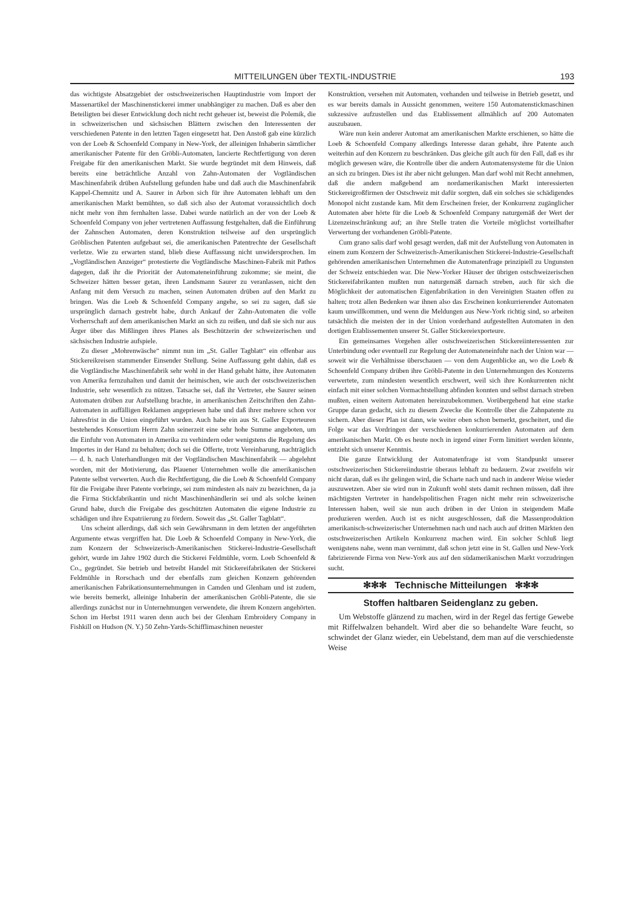MITTEILUNGEN über TEXTIL-INDUSTRIE 193
das wichtigste Absatzgebiet der ostschweizerischen Hauptindustrie vom Import der Massenartikel der Maschinenstickerei immer unabhängiger zu machen. Daß es aber den Beteiligten bei dieser Entwicklung doch nicht recht geheuer ist, beweist die Polemik, die in schweizerischen und sächsischen Blättern zwischen den Interessenten der verschiedenen Patente in den letzten Tagen eingesetzt hat. Den Anstoß gab eine kürzlich von der Loeb & Schoenfeld Company in New-York, der alleinigen Inhaberin sämtlicher amerikanischer Patente für den Gröbli-Automaten, lancierte Rechtfertigung von deren Freigabe für den amerikanischen Markt. Sie wurde begründet mit dem Hinweis, daß bereits eine beträchtliche Anzahl von Zahn-Automaten der Vogtländischen Maschinenfabrik drüben Aufstellung gefunden habe und daß auch die Maschinenfabrik Kappel-Chemnitz und A. Saurer in Arbon sich für ihre Automaten lebhaft um den amerikanischen Markt bemühten, so daß sich also der Automat voraussichtlich doch nicht mehr von ihm fernhalten lasse. Dabei wurde natürlich an der von der Loeb & Schoenfeld Company von jeher vertretenen Auffassung festgehalten, daß die Einführung der Zahnschen Automaten, deren Konstruktion teilweise auf den ursprünglich Gröblischen Patenten aufgebaut sei, die amerikanischen Patentrechte der Gesellschaft verletze. Wie zu erwarten stand, blieb diese Auffassung nicht unwidersprochen. Im „Vogtländischen Anzeiger“ protestierte die Vogtländische Maschinen-Fabrik mit Pathos dagegen, daß ihr die Priorität der Automateneinführung zukomme; sie meint, die Schweizer hätten besser getan, ihren Landsmann Saurer zu veranlassen, nicht den Anfang mit dem Versuch zu machen, seinen Automaten drüben auf den Markt zu bringen. Was die Loeb & Schoenfeld Company angehe, so sei zu sagen, daß sie ursprünglich darnach gestrebt habe, durch Ankauf der Zahn-Automaten die volle Vorherrschaft auf dem amerikanischen Markt an sich zu reißen, und daß sie sich nur aus Ärger über das Mißlingen ihres Planes als Beschützerin der schweizerischen und sächsischen Industrie aufspiele.
Zu dieser „Mohrenwäsche“ nimmt nun im „St. Galler Tagblatt“ ein offenbar aus Stickereikreisen stammender Einsender Stellung. Seine Auffassung geht dahin, daß es die Vogtländische Maschinenfabrik sehr wohl in der Hand gehabt hätte, ihre Automaten von Amerika fernzuhalten und damit der heimischen, wie auch der ostschweizerischen Industrie, sehr wesentlich zu nützen. Tatsache sei, daß ihr Vertreter, ehe Saurer seinen Automaten drüben zur Aufstellung brachte, in amerikanischen Zeitschriften den Zahn-Automaten in auffälligen Reklamen angepriesen habe und daß ihrer mehrere schon vor Jahresfrist in die Union eingeführt wurden. Auch habe ein aus St. Galler Exporteuren bestehendes Konsortium Herrn Zahn seinerzeit eine sehr hohe Summe angeboten, um die Einfuhr von Automaten in Amerika zu verhindern oder wenigstens die Regelung des Importes in der Hand zu behalten; doch sei die Offerte, trotz Vereinbarung, nachträglich — d. h. nach Unterhandlungen mit der Vogtländischen Maschinenfabrik — abgelehnt worden, mit der Motivierung, das Plauener Unternehmen wolle die amerikanischen Patente selbst verwerten. Auch die Rechtfertigung, die die Loeb & Schoenfeld Company für die Freigabe ihrer Patente vorbringe, sei zum mindesten als naiv zu bezeichnen, da ja die Firma Stickfabrikantin und nicht Maschinenhändlerin sei und als solche keinen Grund habe, durch die Freigabe des geschützten Automaten die eigene Industrie zu schädigen und ihre Expatriierung zu fördern. Soweit das „St. Galler Tagblatt“.
Uns scheint allerdings, daß sich sein Gewährsmann in dem letzten der angeführten Argumente etwas vergriffen hat. Die Loeb & Schoenfeld Company in New-York, die zum Konzern der Schweizerisch-Amerikanischen Stickerei-Industrie-Gesellschaft gehört, wurde im Jahre 1902 durch die Stickerei Feldmühle, vorm. Loeb Schoenfeld & Co., gegründet. Sie betrieb und betreibt Handel mit Stickereifabrikaten der Stickerei Feldmühle in Rorschach und der ebenfalls zum gleichen Konzern gehörenden amerikanischen Fabrikationsunternehmungen in Camden und Glenham und ist zudem, wie bereits bemerkt, alleinige Inhaberin der amerikanischen Gröbli-Patente, die sie allerdings zunächst nur in Unternehmungen verwendete, die ihrem Konzern angehörten. Schon im Herbst 1911 waren denn auch bei der Glenham Embroidery Company in Fishkill on Hudson (N. Y.) 50 Zehn-Yards-Schifflimaschinen neuester
Konstruktion, versehen mit Automaten, vorhanden und teilweise in Betrieb gesetzt, und es war bereits damals in Aussicht genommen, weitere 150 Automatenstickmaschinen sukzessive aufzustellen und das Etablissement allmählich auf 200 Automaten auszubauen.
Wäre nun kein anderer Automat am amerikanischen Markte erschienen, so hätte die Loeb & Schoenfeld Company allerdings Interesse daran gehabt, ihre Patente auch weiterhin auf den Konzern zu beschränken. Das gleiche gilt auch für den Fall, daß es ihr möglich gewesen wäre, die Kontrolle über die andern Automatensysteme für die Union an sich zu bringen. Dies ist ihr aber nicht gelungen. Man darf wohl mit Recht annehmen, daß die andern maßgebend am nordamerikanischen Markt interessierten Stickereigroßfirmen der Ostschweiz mit dafür sorgten, daß ein solches sie schädigendes Monopol nicht zustande kam. Mit dem Erscheinen freier, der Konkurrenz zugänglicher Automaten aber hörte für die Loeb & Schoenfeld Company naturgemäß der Wert der Lizenzeinschränkung auf; an ihre Stelle traten die Vorteile möglichst vorteilhafter Verwertung der vorhandenen Gröbli-Patente.
Cum grano salis darf wohl gesagt werden, daß mit der Aufstellung von Automaten in einem zum Konzern der Schweizerisch-Amerikanischen Stickerei-Industrie-Gesellschaft gehörenden amerikanischen Unternehmen die Automatenfrage prinzipiell zu Ungunsten der Schweiz entschieden war. Die New-Yorker Häuser der übrigen ostschweizerischen Stickereifabrikanten mußten nun naturgemäß darnach streben, auch für sich die Möglichkeit der automatischen Eigenfabrikation in den Vereinigten Staaten offen zu halten; trotz allen Bedenken war ihnen also das Erscheinen konkurrierender Automaten kaum unwillkommen, und wenn die Meldungen aus New-York richtig sind, so arbeiten tatsächlich die meisten der in der Union vorderhand aufgestellten Automaten in den dortigen Etablissementen unserer St. Galler Stickereiexporteure.
Ein gemeinsames Vorgehen aller ostschweizerischen Stickereiinteressenten zur Unterbindung oder eventuell zur Regelung der Automateneinfuhr nach der Union war — soweit wir die Verhältnisse überschauen — von dem Augenblicke an, wo die Loeb & Schoenfeld Company drüben ihre Gröbli-Patente in den Unternehmungen des Konzerns verwertete, zum mindesten wesentlich erschwert, weil sich ihre Konkurrenten nicht einfach mit einer solchen Vormachtstellung abfinden konnten und selbst darnach streben mußten, einen weitern Automaten hereinzubekommen. Vorübergehend hat eine starke Gruppe daran gedacht, sich zu diesem Zwecke die Kontrolle über die Zahnpatente zu sichern. Aber dieser Plan ist dann, wie weiter oben schon bemerkt, gescheitert, und die Folge war das Vordringen der verschiedenen konkurrierenden Automaten auf dem amerikanischen Markt. Ob es heute noch in irgend einer Form limitiert werden könnte, entzieht sich unserer Kenntnis.
Die ganze Entwicklung der Automatenfrage ist vom Standpunkt unserer ostschweizerischen Stickereiindustrie überaus lebhaft zu bedauern. Zwar zweifeln wir nicht daran, daß es ihr gelingen wird, die Scharte nach und nach in anderer Weise wieder auszuwetzen. Aber sie wird nun in Zukunft wohl stets damit rechnen müssen, daß ihre mächtigsten Vertreter in handelspolitischen Fragen nicht mehr rein schweizerische Interessen haben, weil sie nun auch drüben in der Union in steigendem Maße produzieren werden. Auch ist es nicht ausgeschlossen, daß die Massenproduktion amerikanisch-schweizerischer Unternehmen nach und nach auch auf dritten Märkten den ostschweizerischen Artikeln Konkurrenz machen wird. Ein solcher Schluß liegt wenigstens nahe, wenn man vernimmt, daß schon jetzt eine in St. Gallen und New-York fabrizierende Firma von New-York aus auf den südamerikanischen Markt vorzudringen sucht.
✻✻✻ Technische Mitteilungen ✻✻✻
Stoffen haltbaren Seidenglanz zu geben.
Um Webstoffe glänzend zu machen, wird in der Regel das fertige Gewebe mit Riffelwalzen behandelt. Wird aber die so behandelte Ware feucht, so schwindet der Glanz wieder, ein Uebelstand, dem man auf die verschiedenste Weise